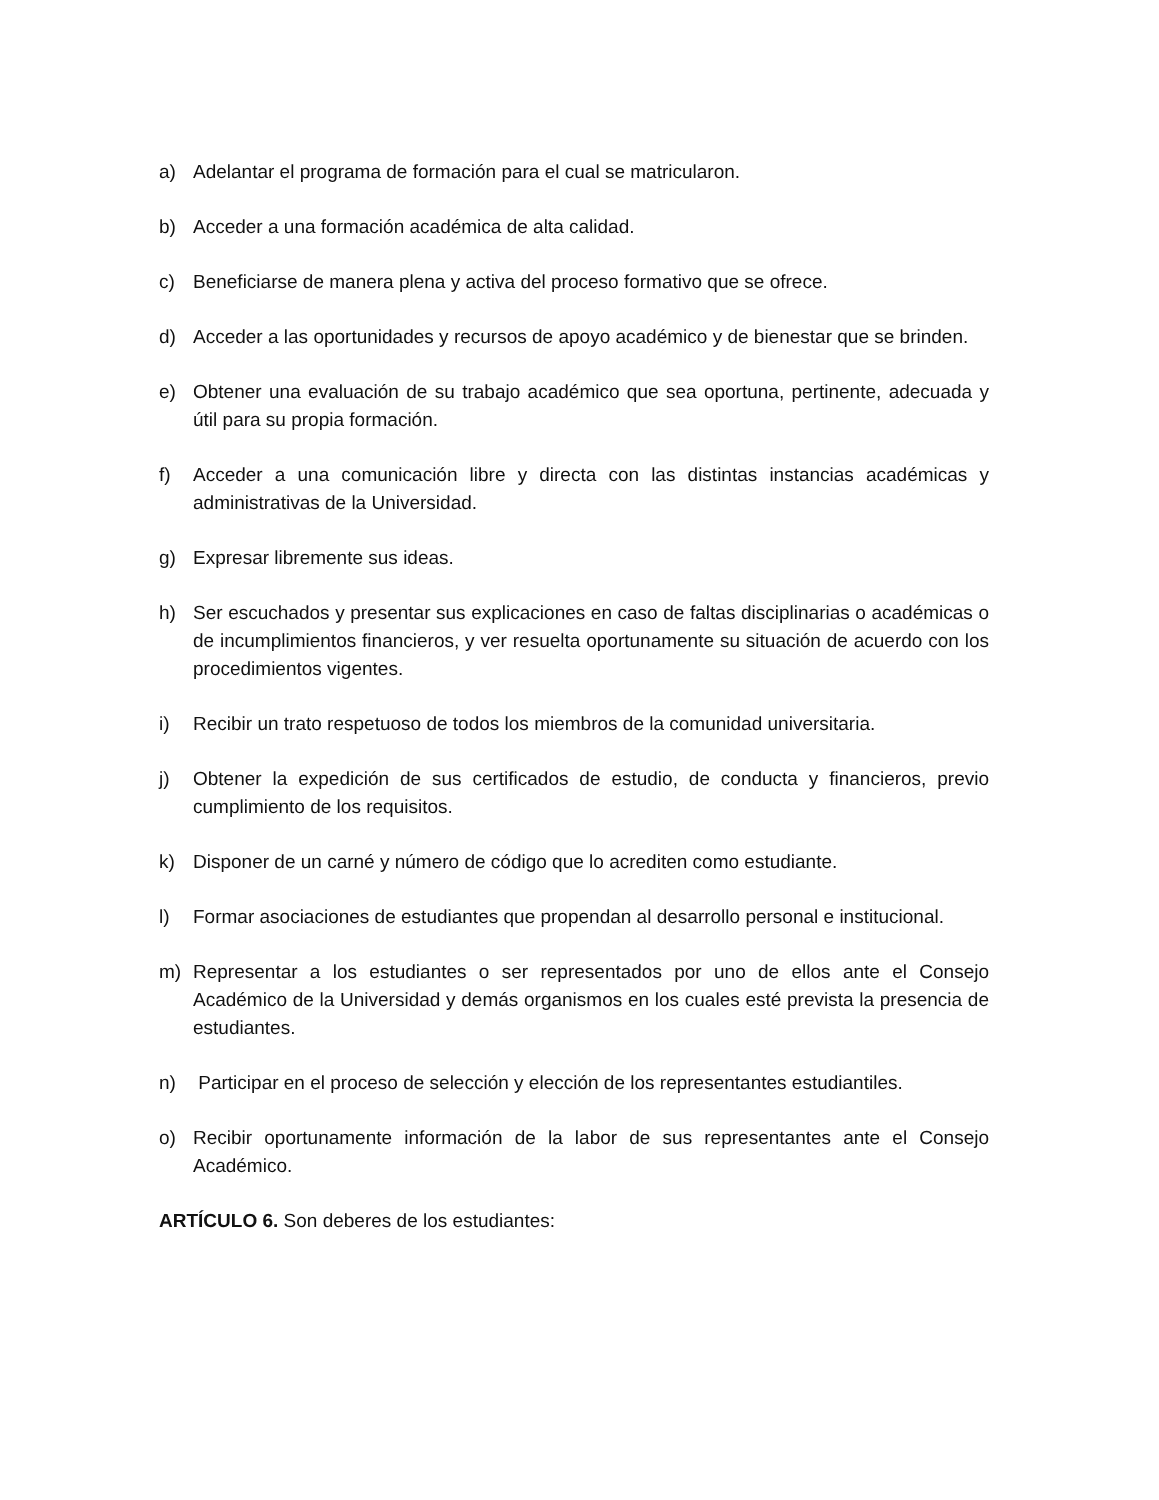a) Adelantar el programa de formación para el cual se matricularon.
b) Acceder a una formación académica de alta calidad.
c) Beneficiarse de manera plena y activa del proceso formativo que se ofrece.
d) Acceder a las oportunidades y recursos de apoyo académico y de bienestar que se brinden.
e) Obtener una evaluación de su trabajo académico que sea oportuna, pertinente, adecuada y útil para su propia formación.
f) Acceder a una comunicación libre y directa con las distintas instancias académicas y administrativas de la Universidad.
g) Expresar libremente sus ideas.
h) Ser escuchados y presentar sus explicaciones en caso de faltas disciplinarias o académicas o de incumplimientos financieros, y ver resuelta oportunamente su situación de acuerdo con los procedimientos vigentes.
i) Recibir un trato respetuoso de todos los miembros de la comunidad universitaria.
j) Obtener la expedición de sus certificados de estudio, de conducta y financieros, previo cumplimiento de los requisitos.
k) Disponer de un carné y número de código que lo acrediten como estudiante.
l) Formar asociaciones de estudiantes que propendan al desarrollo personal e institucional.
m) Representar a los estudiantes o ser representados por uno de ellos ante el Consejo Académico de la Universidad y demás organismos en los cuales esté prevista la presencia de estudiantes.
n) Participar en el proceso de selección y elección de los representantes estudiantiles.
o) Recibir oportunamente información de la labor de sus representantes ante el Consejo Académico.
ARTÍCULO 6. Son deberes de los estudiantes: